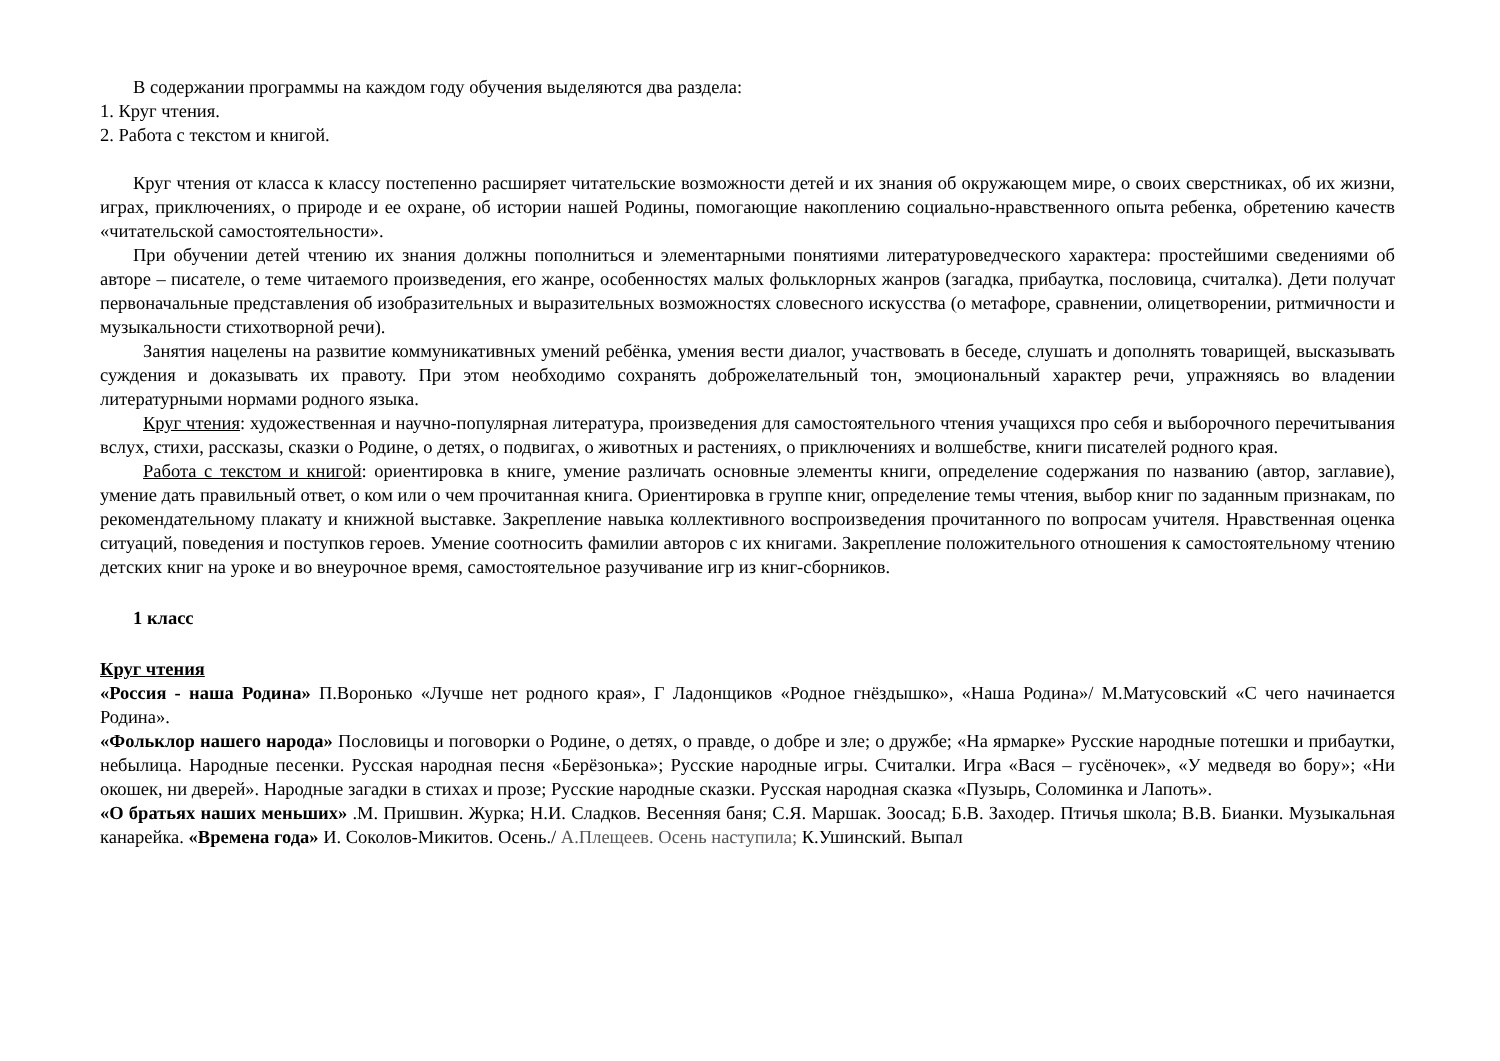В содержании программы на каждом году обучения выделяются два раздела:
1. Круг чтения.
2. Работа с текстом и книгой.
Круг чтения от класса к классу постепенно расширяет читательские возможности детей и их знания об окружающем мире, о своих сверстниках, об их жизни, играх, приключениях, о природе и ее охране, об истории нашей Родины, помогающие накоплению социально-нравственного опыта ребенка, обретению качеств «читательской самостоятельности».
При обучении детей чтению их знания должны пополниться и элементарными понятиями литературоведческого характера: простейшими сведениями об авторе – писателе, о теме читаемого произведения, его жанре, особенностях малых фольклорных жанров (загадка, прибаутка, пословица, считалка). Дети получат первоначальные представления об изобразительных и выразительных возможностях словесного искусства (о метафоре, сравнении, олицетворении, ритмичности и музыкальности стихотворной речи).
Занятия нацелены на развитие коммуникативных умений ребёнка, умения вести диалог, участвовать в беседе, слушать и дополнять товарищей, высказывать суждения и доказывать их правоту. При этом необходимо сохранять доброжелательный тон, эмоциональный характер речи, упражняясь во владении литературными нормами родного языка.
Круг чтения: художественная и научно-популярная литература, произведения для самостоятельного чтения учащихся про себя и выборочного перечитывания вслух, стихи, рассказы, сказки о Родине, о детях, о подвигах, о животных и растениях, о приключениях и волшебстве, книги писателей родного края.
Работа с текстом и книгой: ориентировка в книге, умение различать основные элементы книги, определение содержания по названию (автор, заглавие), умение дать правильный ответ, о ком или о чем прочитанная книга. Ориентировка в группе книг, определение темы чтения, выбор книг по заданным признакам, по рекомендательному плакату и книжной выставке. Закрепление навыка коллективного воспроизведения прочитанного по вопросам учителя. Нравственная оценка ситуаций, поведения и поступков героев. Умение соотносить фамилии авторов с их книгами. Закрепление положительного отношения к самостоятельному чтению детских книг на уроке и во внеурочное время, самостоятельное разучивание игр из книг-сборников.
1 класс
Круг чтения
«Россия - наша Родина» П.Воронько «Лучше нет родного края», Г Ладонщиков «Родное гнёздышко», «Наша Родина»/ М.Матусовский «С чего начинается Родина».
«Фольклор нашего народа» Пословицы и поговорки о Родине, о детях, о правде, о добре и зле; о дружбе; «На ярмарке» Русские народные потешки и прибаутки, небылица. Народные песенки. Русская народная песня «Берёзонька»; Русские народные игры. Считалки. Игра «Вася – гусёночек», «У медведя во бору»; «Ни окошек, ни дверей». Народные загадки в стихах и прозе; Русские народные сказки. Русская народная сказка «Пузырь, Соломинка и Лапоть».
«О братьях наших меньших» .М. Пришвин. Журка; Н.И. Сладков. Весенняя баня; С.Я. Маршак. Зоосад; Б.В. Заходер. Птичья школа; В.В. Бианки. Музыкальная канарейка. «Времена года» И. Соколов-Микитов. Осень./ А.Плещеев. Осень наступила; К.Ушинский. Выпал